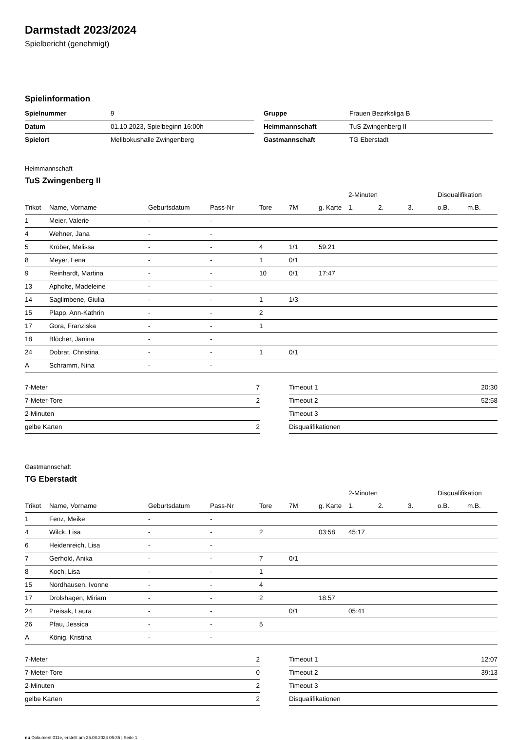Darmstadt 2023/2024
Spielbericht (genehmigt)
Spielinformation
| Spielnummer | 9 |
| Datum | 01.10.2023, Spielbeginn 16:00h |
| Spielort | Melibokushalle Zwingenberg |
| Gruppe | Frauen Bezirksliga B |
| Heimmannschaft | TuS Zwingenberg II |
| Gastmannschaft | TG Eberstadt |
Heimmannschaft
TuS Zwingenberg II
| | | | | | | | 2-Minuten | | | Disqualifikation | |
| --- | --- | --- | --- | --- | --- | --- | --- | --- | --- | --- | --- |
| Trikot | Name, Vorname | Geburtsdatum | Pass-Nr | Tore | 7M | g. Karte | 1. | 2. | 3. | o.B. | m.B. |
| 1 | Meier, Valerie | - | - | | | | | | | | |
| 4 | Wehner, Jana | - | - | | | | | | | | |
| 5 | Kröber, Melissa | - | - | 4 | 1/1 | 59:21 | | | | | |
| 8 | Meyer, Lena | - | - | 1 | 0/1 | | | | | | |
| 9 | Reinhardt, Martina | - | - | 10 | 0/1 | 17:47 | | | | | |
| 13 | Apholte, Madeleine | - | - | | | | | | | | |
| 14 | Saglimbene, Giulia | - | - | 1 | 1/3 | | | | | | |
| 15 | Plapp, Ann-Kathrin | - | - | 2 | | | | | | | |
| 17 | Gora, Franziska | - | - | 1 | | | | | | | |
| 18 | Blöcher, Janina | - | - | | | | | | | | |
| 24 | Dobrat, Christina | - | - | 1 | 0/1 | | | | | | |
| A | Schramm, Nina | - | - | | | | | | | | |
| 7-Meter | 7 |
| 7-Meter-Tore | 2 |
| 2-Minuten | |
| gelbe Karten | 2 |
| Timeout 1 | 20:30 |
| Timeout 2 | 52:58 |
| Timeout 3 | |
| Disqualifikationen | |
Gastmannschaft
TG Eberstadt
| | | | | | | | 2-Minuten | | | Disqualifikation | |
| --- | --- | --- | --- | --- | --- | --- | --- | --- | --- | --- | --- |
| Trikot | Name, Vorname | Geburtsdatum | Pass-Nr | Tore | 7M | g. Karte | 1. | 2. | 3. | o.B. | m.B. |
| 1 | Fenz, Meike | - | - | | | | | | | | |
| 4 | Wilck, Lisa | - | - | 2 | | 03:58 | 45:17 | | | | |
| 6 | Heidenreich, Lisa | - | - | | | | | | | | |
| 7 | Gerhold, Anika | - | - | 7 | 0/1 | | | | | | |
| 8 | Koch, Lisa | - | - | 1 | | | | | | | |
| 15 | Nordhausen, Ivonne | - | - | 4 | | | | | | | |
| 17 | Drolshagen, Miriam | - | - | 2 | | 18:57 | | | | | |
| 24 | Preisak, Laura | - | - | | 0/1 | | 05:41 | | | | |
| 26 | Pfau, Jessica | - | - | 5 | | | | | | | |
| A | König, Kristina | - | - | | | | | | | | |
| 7-Meter | 2 |
| 7-Meter-Tore | 0 |
| 2-Minuten | 2 |
| gelbe Karten | 2 |
| Timeout 1 | 12:07 |
| Timeout 2 | 39:13 |
| Timeout 3 | |
| Disqualifikationen | |
nu.Dokument 011e, erstellt am 25.08.2024 05:35 | Seite 1